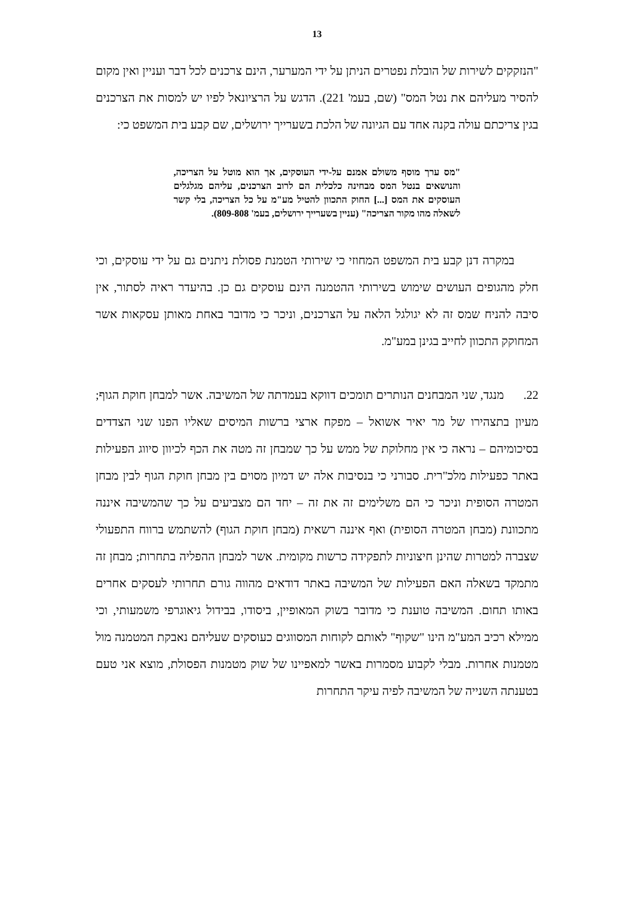13
"הנזקקים לשירות של הובלת נפטרים הניתן על ידי המערער, הינם צרכנים לכל דבר ועניין ואין מקום להסיר מעליהם את נטל המס" (שם, בעמ' 221). הדגש על הרציונאל לפיו יש למסות את הצרכנים בגין צריכתם עולה בקנה אחד עם הגיונה של הלכת בשערייך ירושלים, שם קבע בית המשפט כי:
"מס ערך מוסף משולם אמנם על-ידי העוסקים, אך הוא מוטל על הצריכה, והנושאים בנטל המס מבחינה כלכלית הם לרוב הצרכנים, עליהם מגלגלים העוסקים את המס [...] החוק התכוון להטיל מע"מ על כל הצריכה, בלי קשר לשאלה מהו מקור הצריכה" (עניין בשערייך ירושלים, בעמ' 809-808).
במקרה דנן קבע בית המשפט המחוזי כי שירותי הטמנת פסולת ניתנים גם על ידי עוסקים, וכי חלק מהגופים העושים שימוש בשירותי ההטמנה הינם עוסקים גם כן. בהיעדר ראיה לסתור, אין סיבה להניח שמס זה לא יגולגל הלאה על הצרכנים, וניכר כי מדובר באחת מאותן עסקאות אשר המחוקק התכוון לחייב בגינן במע"מ.
22. מנגד, שני המבחנים הנותרים תומכים דווקא בעמדתה של המשיבה. אשר למבחן חוקת הגוף; מעיון בתצהירו של מר יאיר אשואל – מפקח ארצי ברשות המיסים שאליו הפנו שני הצדדים בסיכומיהם – נראה כי אין מחלוקת של ממש על כך שמבחן זה מטה את הכף לכיוון סיווג הפעילות באתר כפעילות מלכ"רית. סבורני כי בנסיבות אלה יש דמיון מסוים בין מבחן חוקת הגוף לבין מבחן המטרה הסופית וניכר כי הם משלימים זה את זה – יחד הם מצביעים על כך שהמשיבה איננה מתכוונת (מבחן המטרה הסופית) ואף איננה רשאית (מבחן חוקת הגוף) להשתמש ברווח התפעולי שצברה למטרות שהינן חיצוניות לתפקידה כרשות מקומית. אשר למבחן ההפליה בתחרות; מבחן זה מתמקד בשאלה האם הפעילות של המשיבה באתר דודאים מהווה גורם תחרותי לעסקים אחרים באותו תחום. המשיבה טוענת כי מדובר בשוק המאופיין, ביסודו, בבידול גיאוגרפי משמעותי, וכי ממילא רכיב המע"מ הינו "שקוף" לאותם לקוחות המסווגים כעוסקים שעליהם נאבקת המטמנה מול מטמנות אחרות. מבלי לקבוע מסמרות באשר למאפיינו של שוק מטמנות הפסולת, מוצא אני טעם בטענתה השנייה של המשיבה לפיה עיקר התחרות